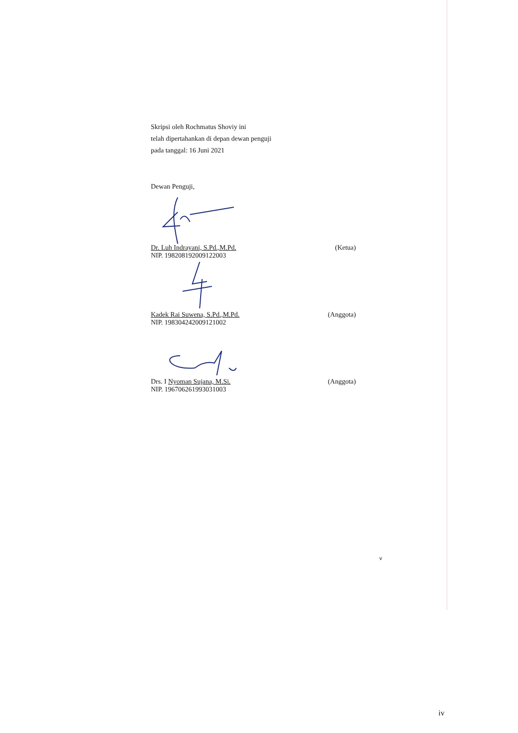Skripsi oleh Rochmatus Shoviy ini
telah dipertahankan di depan dewan penguji
pada tanggal: 16 Juni 2021
Dewan Penguji,
Dr. Luh Indrayani, S.Pd.,M.Pd.
NIP. 198208192009122003 (Ketua)
Kadek Rai Suwena, S.Pd.,M.Pd.
NIP. 198304242009121002 (Anggota)
Drs. I Nyoman Sujana, M.Si.
NIP. 196706261993031003 (Anggota)
v
iv